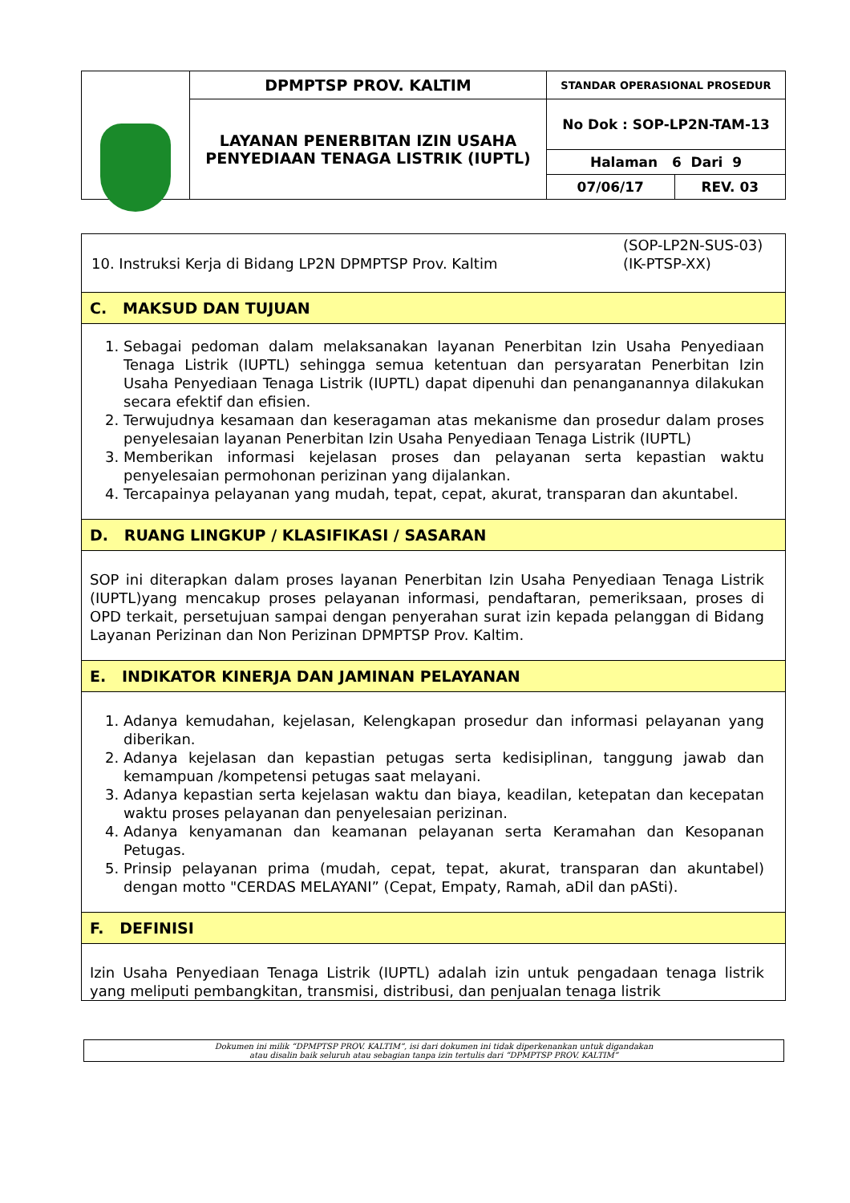| | DPMPTSP PROV. KALTIM | STANDAR OPERASIONAL PROSEDUR | |
| | LAYANAN PENERBITAN IZIN USAHA PENYEDIAAN TENAGA LISTRIK (IUPTL) | No Dok : SOP-LP2N-TAM-13 | |
| | | Halaman 6 Dari 9 | |
| | | 07/06/17 | REV. 03 |
10. Instruksi Kerja di Bidang LP2N DPMPTSP Prov. Kaltim
(SOP-LP2N-SUS-03)
(IK-PTSP-XX)
C. MAKSUD DAN TUJUAN
1. Sebagai pedoman dalam melaksanakan layanan Penerbitan Izin Usaha Penyediaan Tenaga Listrik (IUPTL) sehingga semua ketentuan dan persyaratan Penerbitan Izin Usaha Penyediaan Tenaga Listrik (IUPTL) dapat dipenuhi dan penanganannya dilakukan secara efektif dan efisien.
2. Terwujudnya kesamaan dan keseragaman atas mekanisme dan prosedur dalam proses penyelesaian layanan Penerbitan Izin Usaha Penyediaan Tenaga Listrik (IUPTL)
3. Memberikan informasi kejelasan proses dan pelayanan serta kepastian waktu penyelesaian permohonan perizinan yang dijalankan.
4. Tercapainya pelayanan yang mudah, tepat, cepat, akurat, transparan dan akuntabel.
D. RUANG LINGKUP / KLASIFIKASI / SASARAN
SOP ini diterapkan dalam proses layanan Penerbitan Izin Usaha Penyediaan Tenaga Listrik (IUPTL)yang mencakup proses pelayanan informasi, pendaftaran, pemeriksaan, proses di OPD terkait, persetujuan sampai dengan penyerahan surat izin kepada pelanggan di Bidang Layanan Perizinan dan Non Perizinan DPMPTSP Prov. Kaltim.
E. INDIKATOR KINERJA DAN JAMINAN PELAYANAN
1. Adanya kemudahan, kejelasan, Kelengkapan prosedur dan informasi pelayanan yang diberikan.
2. Adanya kejelasan dan kepastian petugas serta kedisiplinan, tanggung jawab dan kemampuan /kompetensi petugas saat melayani.
3. Adanya kepastian serta kejelasan waktu dan biaya, keadilan, ketepatan dan kecepatan waktu proses pelayanan dan penyelesaian perizinan.
4. Adanya kenyamanan dan keamanan pelayanan serta Keramahan dan Kesopanan Petugas.
5. Prinsip pelayanan prima (mudah, cepat, tepat, akurat, transparan dan akuntabel) dengan motto "CERDAS MELAYANI” (Cepat, Empaty, Ramah, aDil dan pASti).
F. DEFINISI
Izin Usaha Penyediaan Tenaga Listrik (IUPTL) adalah izin untuk pengadaan tenaga listrik yang meliputi pembangkitan, transmisi, distribusi, dan penjualan tenaga listrik
Dokumen ini milik “DPMPTSP PROV. KALTIM”, isi dari dokumen ini tidak diperkenankan untuk digandakan
atau disalin baik seluruh atau sebagian tanpa izin tertulis dari “DPMPTSP PROV. KALTIM”